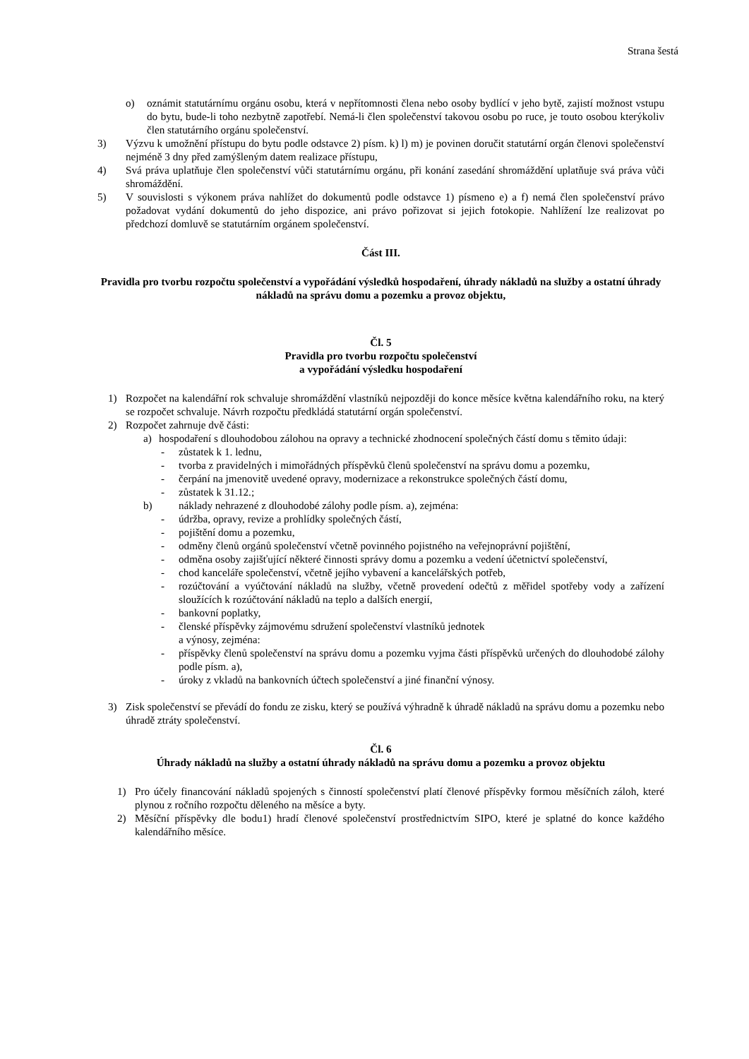Strana šestá
o) oznámit statutárnímu orgánu osobu, která v nepřítomnosti člena nebo osoby bydlící v jeho bytě, zajistí možnost vstupu do bytu, bude-li toho nezbytně zapotřebí. Nemá-li člen společenství takovou osobu po ruce, je touto osobou kterýkoliv člen statutárního orgánu společenství.
3) Výzvu k umožnění přístupu do bytu podle odstavce 2) písm. k) l) m) je povinen doručit statutární orgán členovi společenství nejméně 3 dny před zamýšleným datem realizace přístupu,
4) Svá práva uplatňuje člen společenství vůči statutárnímu orgánu, při konání zasedání shromáždění uplatňuje svá práva vůči shromáždění.
5) V souvislosti s výkonem práva nahlížet do dokumentů podle odstavce 1) písmeno e) a f) nemá člen společenství právo požadovat vydání dokumentů do jeho dispozice, ani právo pořizovat si jejich fotokopie. Nahlížení lze realizovat po předchozí domluvě se statutárním orgánem společenství.
Část III.
Pravidla pro tvorbu rozpočtu společenství a vypořádání výsledků hospodaření, úhrady nákladů na služby a ostatní úhrady nákladů na správu domu a pozemku a provoz objektu,
Čl. 5
Pravidla pro tvorbu rozpočtu společenství
a vypořádání výsledku hospodaření
1) Rozpočet na kalendářní rok schvaluje shromáždění vlastníků nejpozději do konce měsíce května kalendářního roku, na který se rozpočet schvaluje. Návrh rozpočtu předkládá statutární orgán společenství.
2) Rozpočet zahrnuje dvě části:
a) hospodaření s dlouhodobou zálohou na opravy a technické zhodnocení společných částí domu s těmito údaji:
- zůstatek k 1. lednu,
- tvorba z pravidelných i mimořádných příspěvků členů společenství na správu domu a pozemku,
- čerpání na jmenovitě uvedené opravy, modernizace a rekonstrukce společných částí domu,
- zůstatek k 31.12.;
b) náklady nehrazené z dlouhodobé zálohy podle písm. a), zejména:
- údržba, opravy, revize a prohlídky společných částí,
- pojištění domu a pozemku,
- odměny členů orgánů společenství včetně povinného pojistného na veřejnoprávní pojištění,
- odměna osoby zajišťující některé činnosti správy domu a pozemku a vedení účetnictví společenství,
- chod kanceláře společenství, včetně jejího vybavení a kancelářských potřeb,
- rozúčtování a vyúčtování nákladů na služby, včetně provedení odečtů z měřidel spotřeby vody a zařízení sloužících k rozúčtování nákladů na teplo a dalších energií,
- bankovní poplatky,
- členské příspěvky zájmovému sdružení společenství vlastníků jednotek
a výnosy, zejména:
- příspěvky členů společenství na správu domu a pozemku vyjma části příspěvků určených do dlouhodobé zálohy podle písm. a),
- úroky z vkladů na bankovních účtech společenství a jiné finanční výnosy.
3) Zisk společenství se převádí do fondu ze zisku, který se používá výhradně k úhradě nákladů na správu domu a pozemku nebo úhradě ztráty společenství.
Čl. 6
Úhrady nákladů na služby a ostatní úhrady nákladů na správu domu a pozemku a provoz objektu
1) Pro účely financování nákladů spojených s činností společenství platí členové příspěvky formou měsíčních záloh, které plynou z ročního rozpočtu děleného na měsíce a byty.
2) Měsíční příspěvky dle bodu1) hradí členové společenství prostřednictvím SIPO, které je splatné do konce každého kalendářního měsíce.